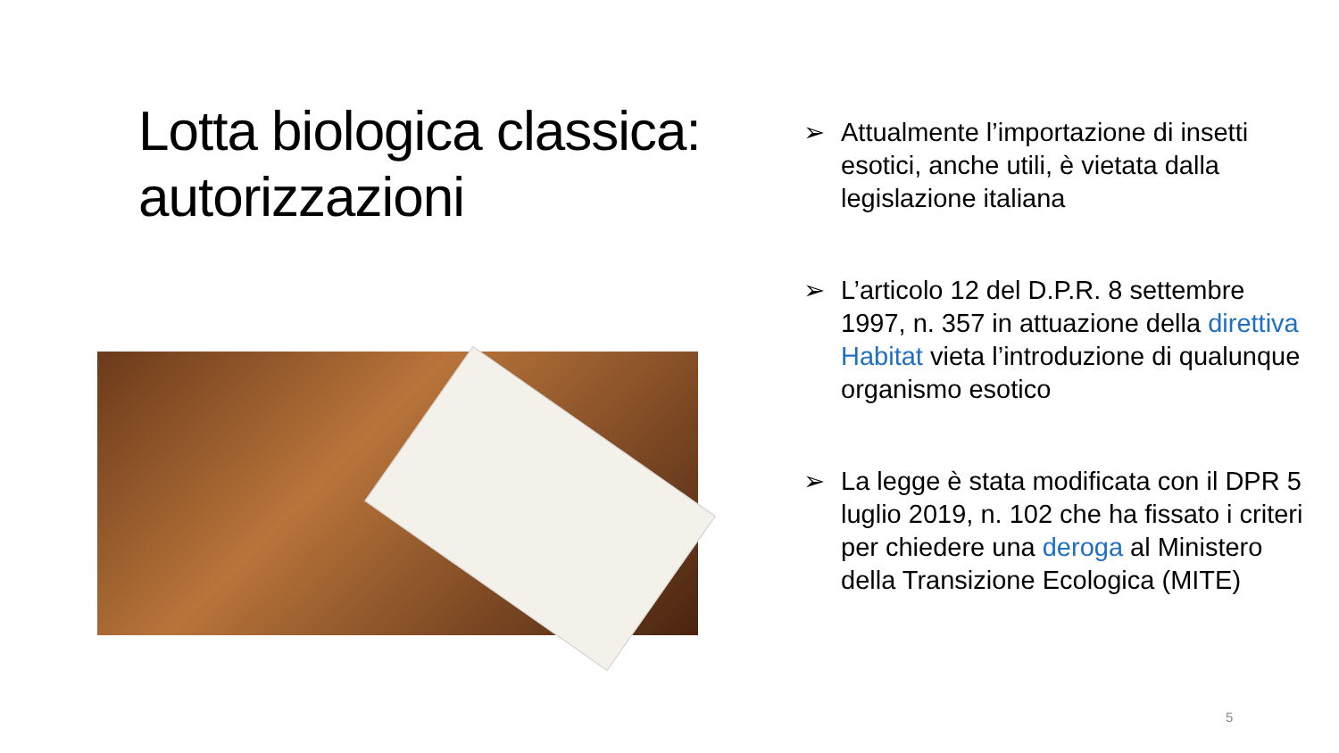Lotta biologica classica: autorizzazioni
➢ Attualmente l’importazione di insetti esotici, anche utili, è vietata dalla legislazione italiana
➢ L’articolo 12 del D.P.R. 8 settembre 1997, n. 357 in attuazione della direttiva Habitat vieta l’introduzione di qualunque organismo esotico
➢ La legge è stata modificata con il DPR 5 luglio 2019, n. 102 che ha fissato i criteri per chiedere una deroga al Ministero della Transizione Ecologica (MITE)
5